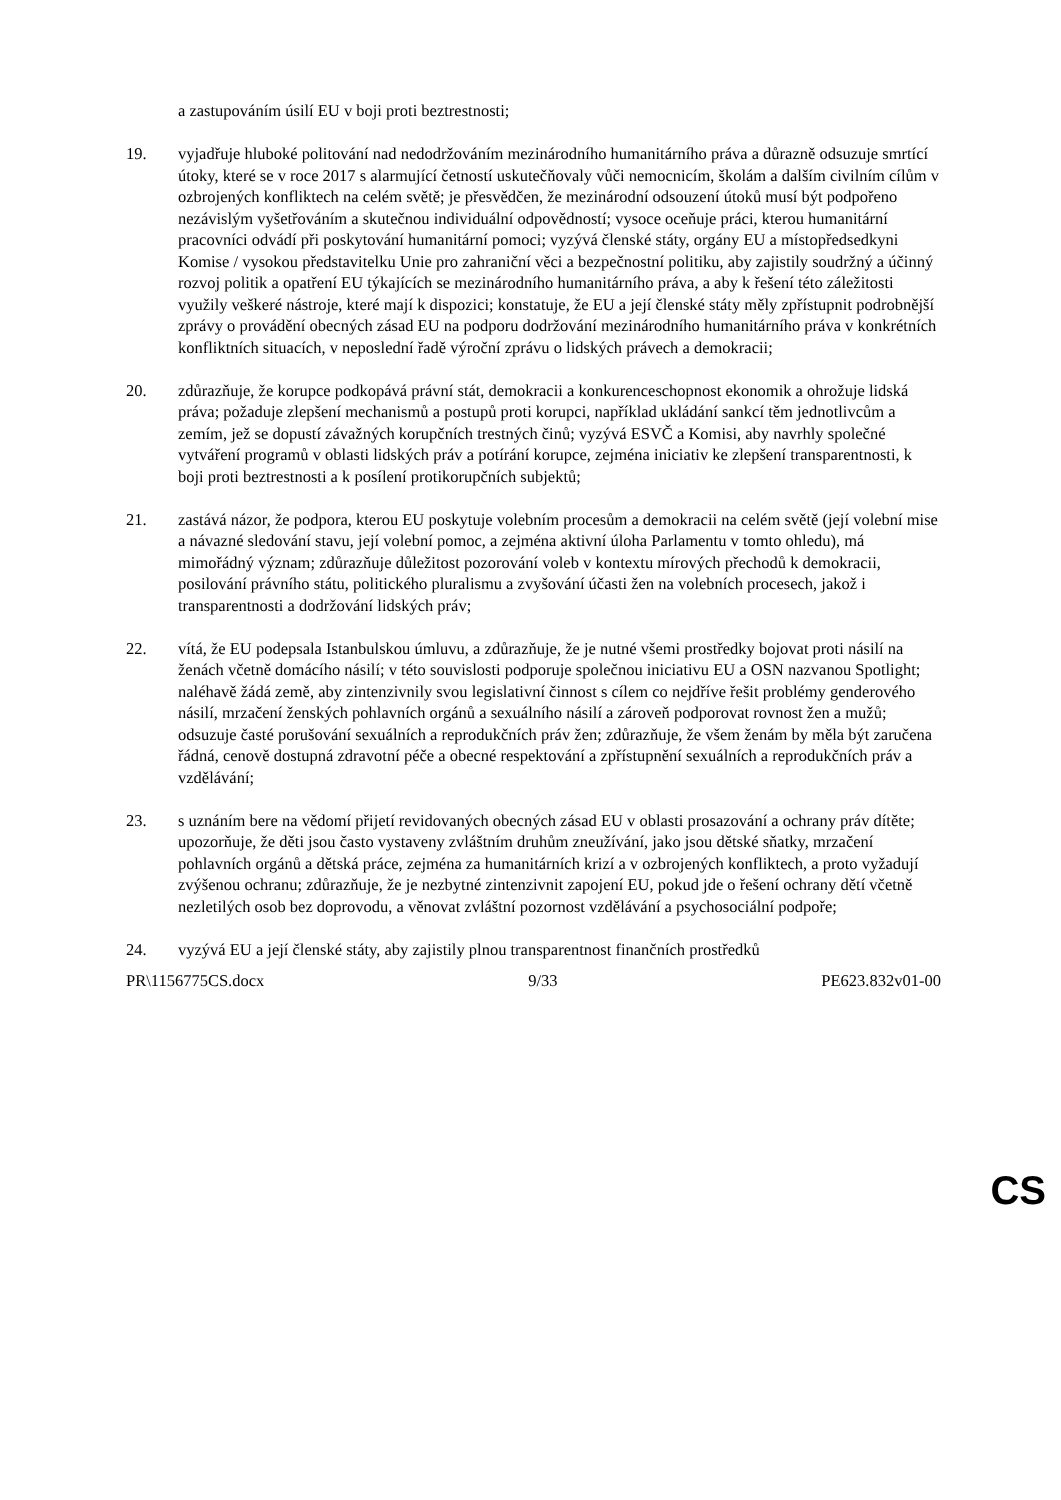a zastupováním úsilí EU v boji proti beztrestnosti;
19. vyjadřuje hluboké politování nad nedodržováním mezinárodního humanitárního práva a důrazně odsuzuje smrtící útoky, které se v roce 2017 s alarmující četností uskutečňovaly vůči nemocnicím, školám a dalším civilním cílům v ozbrojených konfliktech na celém světě; je přesvědčen, že mezinárodní odsouzení útoků musí být podpořeno nezávislým vyšetřováním a skutečnou individuální odpovědností; vysoce oceňuje práci, kterou humanitární pracovníci odvádí při poskytování humanitární pomoci; vyzývá členské státy, orgány EU a místopředsedkyni Komise / vysokou představitelku Unie pro zahraniční věci a bezpečnostní politiku, aby zajistily soudržný a účinný rozvoj politik a opatření EU týkajících se mezinárodního humanitárního práva, a aby k řešení této záležitosti využily veškeré nástroje, které mají k dispozici; konstatuje, že EU a její členské státy měly zpřístupnit podrobnější zprávy o provádění obecných zásad EU na podporu dodržování mezinárodního humanitárního práva v konkrétních konfliktních situacích, v neposlední řadě výroční zprávu o lidských právech a demokracii;
20. zdůrazňuje, že korupce podkopává právní stát, demokracii a konkurenceschopnost ekonomik a ohrožuje lidská práva; požaduje zlepšení mechanismů a postupů proti korupci, například ukládání sankcí těm jednotlivcům a zemím, jež se dopustí závažných korupčních trestných činů; vyzývá ESVČ a Komisi, aby navrhly společné vytváření programů v oblasti lidských práv a potírání korupce, zejména iniciativ ke zlepšení transparentnosti, k boji proti beztrestnosti a k posílení protikorupčních subjektů;
21. zastává názor, že podpora, kterou EU poskytuje volebním procesům a demokracii na celém světě (její volební mise a návazné sledování stavu, její volební pomoc, a zejména aktivní úloha Parlamentu v tomto ohledu), má mimořádný význam; zdůrazňuje důležitost pozorování voleb v kontextu mírových přechodů k demokracii, posilování právního státu, politického pluralismu a zvyšování účasti žen na volebních procesech, jakož i transparentnosti a dodržování lidských práv;
22. vítá, že EU podepsala Istanbulskou úmluvu, a zdůrazňuje, že je nutné všemi prostředky bojovat proti násilí na ženách včetně domácího násilí; v této souvislosti podporuje společnou iniciativu EU a OSN nazvanou Spotlight; naléhavě žádá země, aby zintenzivnily svou legislativní činnost s cílem co nejdříve řešit problémy genderového násilí, mrzačení ženských pohlavních orgánů a sexuálního násilí a zároveň podporovat rovnost žen a mužů; odsuzuje časté porušování sexuálních a reprodukčních práv žen; zdůrazňuje, že všem ženám by měla být zaručena řádná, cenově dostupná zdravotní péče a obecné respektování a zpřístupnění sexuálních a reprodukčních práv a vzdělávání;
23. s uznáním bere na vědomí přijetí revidovaných obecných zásad EU v oblasti prosazování a ochrany práv dítěte; upozorňuje, že děti jsou často vystaveny zvláštním druhům zneužívání, jako jsou dětské sňatky, mrzačení pohlavních orgánů a dětská práce, zejména za humanitárních krizí a v ozbrojených konfliktech, a proto vyžadují zvýšenou ochranu; zdůrazňuje, že je nezbytné zintenzivnit zapojení EU, pokud jde o řešení ochrany dětí včetně nezletilých osob bez doprovodu, a věnovat zvláštní pozornost vzdělávání a psychosociální podpoře;
24. vyzývá EU a její členské státy, aby zajistily plnou transparentnost finančních prostředků
PR\1156775CS.docx 9/33 PE623.832v01-00
CS